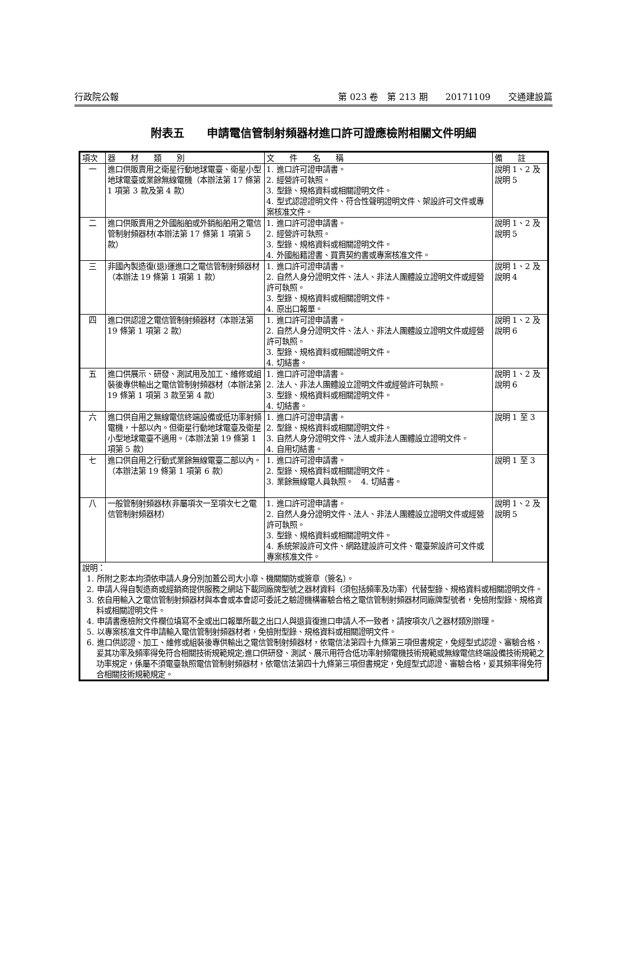行政院公報 第 023 卷　第 213 期　　20171109　　交通建設篇
附表五　　申請電信管制射頻器材進口許可證應檢附相關文件明細
| 項次 | 器 材 類 別 | 文 件 名 稱 | 備 註 |
| --- | --- | --- | --- |
| 一 | 進口供販賣用之衛星行動地球電臺、衛星小型地球電臺或業餘無線電機（本辦法第 17 條第 1 項第 3 款及第 4 款） | 1. 進口許可證申請書。 2. 經營許可執照。 3. 型錄、規格資料或相關證明文件。 4. 型式認證證明文件、符合性聲明證明文件、架設許可文件或專案核准文件。 | 說明 1、2 及說明 5 |
| 二 | 進口供販賣用之外國船舶或外銷船舶用之電信管制射頻器材(本辦法第 17 條第 1 項第 5 款） | 1. 進口許可證申請書。 2. 經營許可執照。 3. 型錄、規格資料或相關證明文件。 4. 外國船籍證書、買賣契約書或專案核准文件。 | 說明 1、2 及說明 5 |
| 三 | 非國內製造復(退)運進口之電信管制射頻器材（本辦法 19 條第 1 項第 1 款） | 1. 進口許可證申請書。 2. 自然人身分證明文件、法人、非法人團體設立證明文件或經營許可執照。 3. 型錄、規格資料或相關證明文件。 4. 原出口報單。 | 說明 1、2 及說明 4 |
| 四 | 進口供認證之電信管制射頻器材（本辦法第 19 條第 1 項第 2 款） | 1. 進口許可證申請書。 2. 自然人身分證明文件、法人、非法人團體設立證明文件或經營許可執照。 3. 型錄、規格資料或相關證明文件。 4. 切結書。 | 說明 1、2 及說明 6 |
| 五 | 進口供展示、研發、測試用及加工、維修或組裝後專供輸出之電信管制射頻器材（本辦法第 19 條第 1 項第 3 款至第 4 款） | 1. 進口許可證申請書。 2. 法人、非法人團體設立證明文件或經營許可執照。 3. 型錄、規格資料或相關證明文件。 4. 切結書。 | 說明 1、2 及說明 6 |
| 六 | 進口供自用之無線電信終端設備或低功率射頻電機，十部以內。但衛星行動地球電臺及衛星小型地球電臺不適用。（本辦法第 19 條第 1 項第 5 款） | 1. 進口許可證申請書。 2. 型錄、規格資料或相關證明文件。 3. 自然人身分證明文件、法人或非法人團體設立證明文件。 4. 自用切結書。 | 說明 1 至 3 |
| 七 | 進口供自用之行動式業餘無線電臺二部以內。（本辦法第 19 條第 1 項第 6 款） | 1. 進口許可證申請書。 2. 型錄、規格資料或相關證明文件。 3. 業餘無線電人員執照。 4. 切結書。 | 說明 1 至 3 |
| 八 | 一般管制射頻器材(非屬項次一至項次七之電信管制射頻器材） | 1. 進口許可證申請書。 2. 自然人身分證明文件、法人、非法人團體設立證明文件或經營許可執照。 3. 型錄、規格資料或相關證明文件。 4. 系統架設許可文件、網路建設許可文件、電臺架設許可文件或專案核准文件。 | 說明 1、2 及說明 5 |
| 說明： 1. 所附之影本均須依申請人身分別加蓋公司大小章、機關關防或簽章（簽名）。 2. 申請人得自製造商或經銷商提供服務之網站下載同廠牌型號之器材資料（須包括頻率及功率）代替型錄、規格資料或相關證明文件。 3. 依自用輸入之電信管制射頻器材與本會或本會認可委託之驗證機構審驗合格之電信管制射頻器材同廠牌型號者，免檢附型錄、規格資料或相關證明文件。 4. 申請書應檢附文件欄位填寫不全或出口報單所載之出口人與退貨復進口申請人不一致者，請按項次八之器材類別辦理。 5. 以專案核准文件申請輸入電信管制射頻器材者，免檢附型錄、規格資料或相關證明文件。 6. 進口供認證、加工、維修或組裝後專供輸出之電信管制射頻器材，依電信法第四十九條第三項但書規定，免經型式認證、審驗合格，爰其功率及頻率得免符合相關技術規範規定;進口供研發、測試、展示用符合低功率射頻電機技術規範或無線電信終端設備技術規範之功率規定，係屬不須電臺執照電信管制射頻器材，依電信法第四十九條第三項但書規定，免經型式認證、審驗合格，爰其頻率得免符合相關技術規範規定。 | | | |